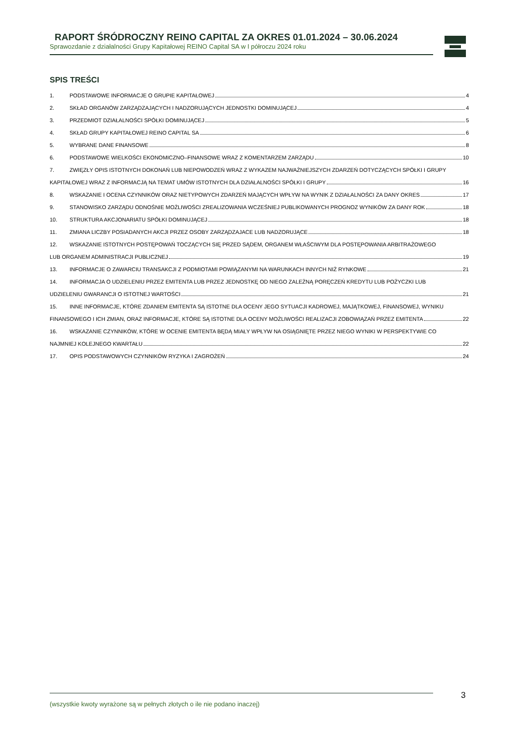RAPORT ŚRÓDROCZNY REINO CAPITAL ZA OKRES 01.01.2024 – 30.06.2024
Sprawozdanie z działalności Grupy Kapitałowej REINO Capital SA w I półroczu 2024 roku
SPIS TREŚCI
1. PODSTAWOWE INFORMACJE O GRUPIE KAPITAŁOWEJ 4
2. SKŁAD ORGANÓW ZARZĄDZAJĄCYCH I NADZORUJĄCYCH JEDNOSTKI DOMINUJĄCEJ 4
3. PRZEDMIOT DZIAŁALNOŚCI SPÓŁKI DOMINUJĄCEJ 5
4. SKŁAD GRUPY KAPITAŁOWEJ REINO CAPITAL SA 6
5. WYBRANE DANE FINANSOWE 8
6. PODSTAWOWE WIELKOŚCI EKONOMICZNO–FINANSOWE WRAZ Z KOMENTARZEM ZARZĄDU 10
7. ZWIĘZŁY OPIS ISTOTNYCH DOKONAŃ LUB NIEPOWODZEŃ WRAZ Z WYKAZEM NAJWAŻNIEJSZYCH ZDARZEŃ DOTYCZĄCYCH SPÓŁKI I GRUPY
KAPITAŁOWEJ WRAZ Z INFORMACJĄ NA TEMAT UMÓW ISTOTNYCH DLA DZIAŁALNOŚCI SPÓŁKI I GRUPY 16
8. WSKAZANIE I OCENA CZYNNIKÓW ORAZ NIETYPOWYCH ZDARZEŃ MAJĄCYCH WPŁYW NA WYNIK Z DZIAŁALNOŚCI ZA DANY OKRES 17
9. STANOWISKO ZARZĄDU ODNOŚNIE MOŻLIWOŚCI ZREALIZOWANIA WCZEŚNIEJ PUBLIKOWANYCH PROGNOZ WYNIKÓW ZA DANY ROK 18
10. STRUKTURA AKCJONARIATU SPÓŁKI DOMINUJĄCEJ 18
11. ZMIANA LICZBY POSIADANYCH AKCJI PRZEZ OSOBY ZARZĄDZAJACE LUB NADZORUJĄCE 18
12. WSKAZANIE ISTOTNYCH POSTĘPOWAŃ TOCZĄCYCH SIĘ PRZED SĄDEM, ORGANEM WŁAŚCIWYM DLA POSTĘPOWANIA ARBITRAŻOWEGO
LUB ORGANEM ADMINISTRACJI PUBLICZNEJ 19
13. INFORMACJE O ZAWARCIU TRANSAKCJI Z PODMIOTAMI POWIĄZANYMI NA WARUNKACH INNYCH NIŻ RYNKOWE 21
14. INFORMACJA O UDZIELENIU PRZEZ EMITENTA LUB PRZEZ JEDNOSTKĘ OD NIEGO ZALEŻNĄ PORĘCZEŃ KREDYTU LUB POŻYCZKI LUB
UDZIELENIU GWARANCJI O ISTOTNEJ WARTOŚCI 21
15. INNE INFORMACJE, KTÓRE ZDANIEM EMITENTA SĄ ISTOTNE DLA OCENY JEGO SYTUACJI KADROWEJ, MAJĄTKOWEJ, FINANSOWEJ, WYNIKU
FINANSOWEGO I ICH ZMIAN, ORAZ INFORMACJE, KTÓRE SĄ ISTOTNE DLA OCENY MOŻLIWOŚCI REALIZACJI ZOBOWIĄZAŃ PRZEZ EMITENTA 22
16. WSKAZANIE CZYNNIKÓW, KTÓRE W OCENIE EMITENTA BĘDĄ MIAŁY WPŁYW NA OSIĄGNIĘTE PRZEZ NIEGO WYNIKI W PERSPEKTYWIE CO
NAJMNIEJ KOLEJNEGO KWARTAŁU 22
17. OPIS PODSTAWOWYCH CZYNNIKÓW RYZYKA I ZAGROŻEŃ 24
(wszystkie kwoty wyrażone są w pełnych złotych o ile nie podano inaczej) 3